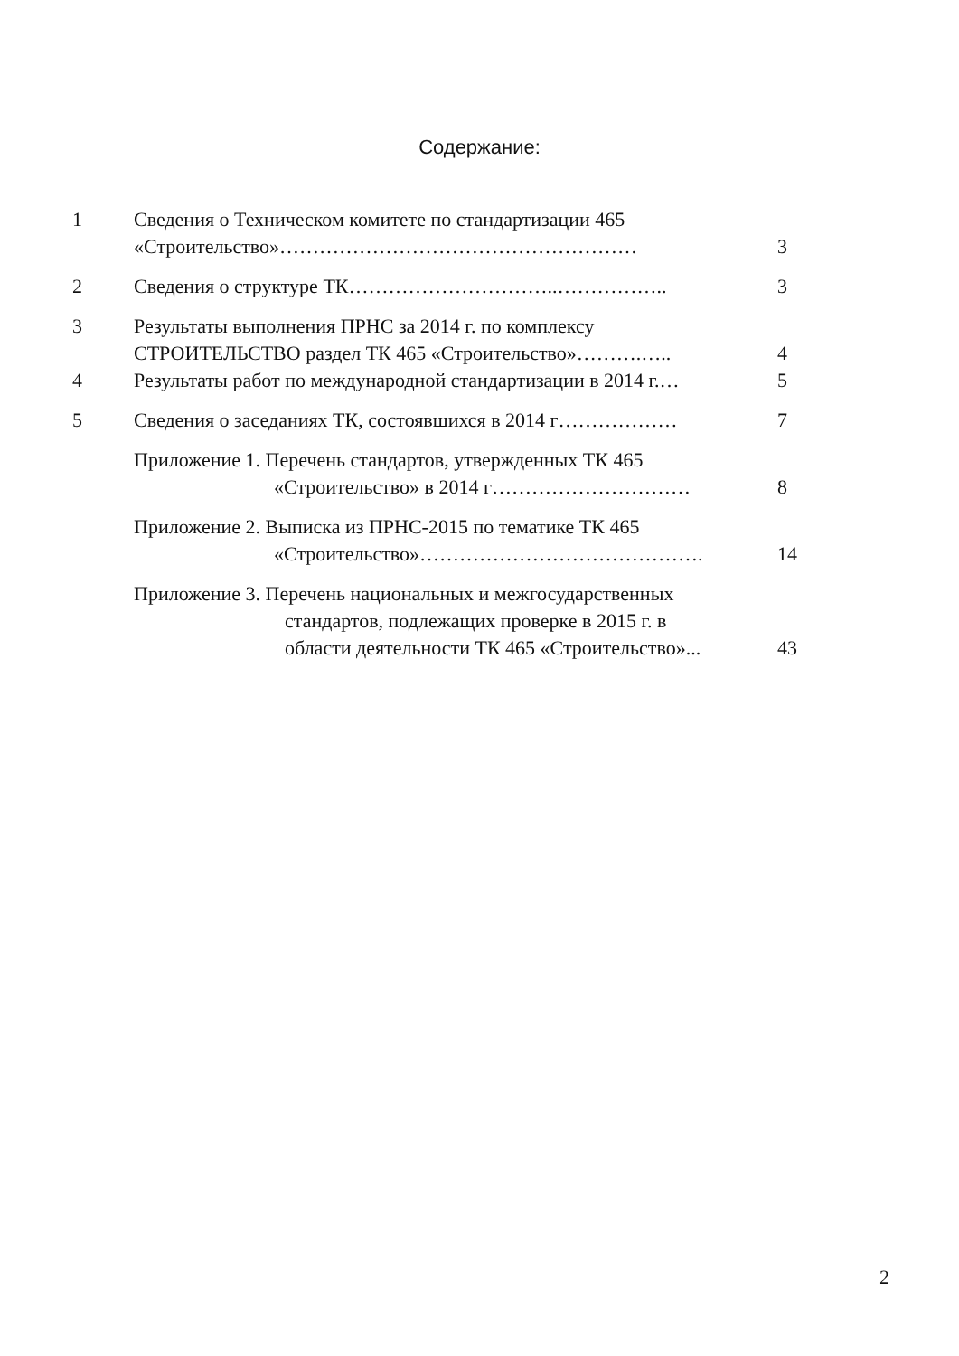Содержание:
| 1 | Сведения о Техническом комитете по стандартизации 465 «Строительство»……………………………………………… | 3 |
| 2 | Сведения о структуре ТК…………………………..…………….. | 3 |
| 3 | Результаты выполнения ПРНС за 2014 г. по комплексу СТРОИТЕЛЬСТВО раздел ТК 465 «Строительство»……….….. | 4 |
| 4 | Результаты работ по международной стандартизации в 2014 г.… | 5 |
| 5 | Сведения о заседаниях ТК, состоявшихся в 2014 г……………… | 7 |
| | Приложение 1. Перечень стандартов, утвержденных ТК 465 «Строительство» в 2014 г………………………… | 8 |
| | Приложение 2. Выписка из ПРНС-2015 по тематике ТК 465 «Строительство»……………………………………. | 14 |
| | Приложение 3. Перечень национальных и межгосударственных стандартов, подлежащих проверке в 2015 г. в области деятельности ТК 465 «Строительство»... | 43 |
2